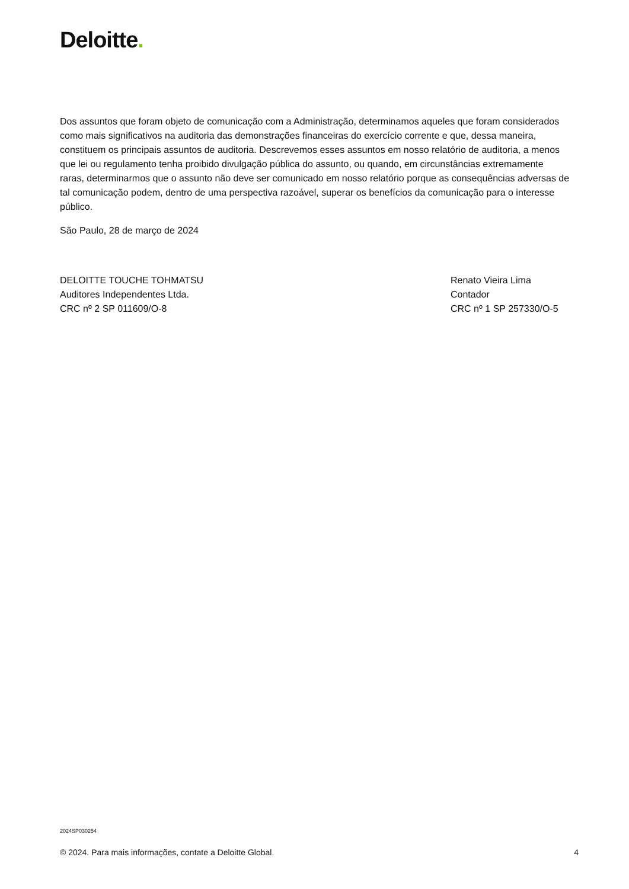Deloitte.
Dos assuntos que foram objeto de comunicação com a Administração, determinamos aqueles que foram considerados como mais significativos na auditoria das demonstrações financeiras do exercício corrente e que, dessa maneira, constituem os principais assuntos de auditoria. Descrevemos esses assuntos em nosso relatório de auditoria, a menos que lei ou regulamento tenha proibido divulgação pública do assunto, ou quando, em circunstâncias extremamente raras, determinarmos que o assunto não deve ser comunicado em nosso relatório porque as consequências adversas de tal comunicação podem, dentro de uma perspectiva razoável, superar os benefícios da comunicação para o interesse público.
São Paulo, 28 de março de 2024
DELOITTE TOUCHE TOHMATSU
Auditores Independentes Ltda.
CRC nº 2 SP 011609/O-8
Renato Vieira Lima
Contador
CRC nº 1 SP 257330/O-5
2024SP030254
© 2024. Para mais informações, contate a Deloitte Global. 4